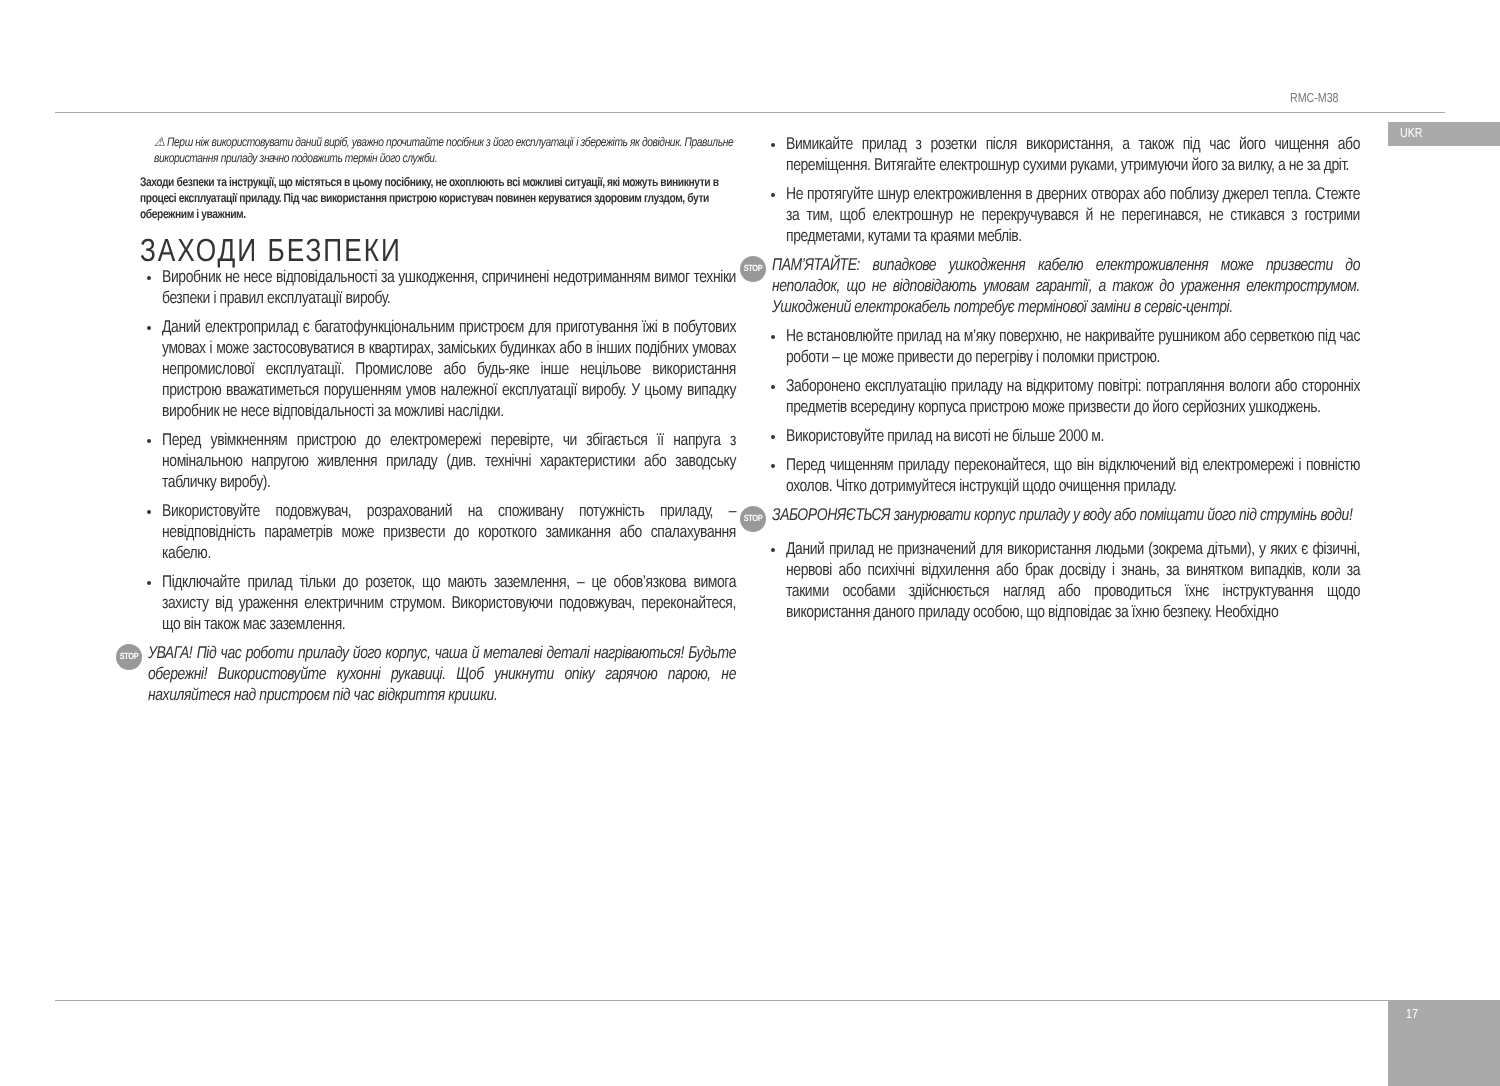RMC-M38
UKR
⚠ Перш ніж використовувати даний виріб, уважно прочитайте посібник з його експлуатації і збережіть як довідник. Правильне використання приладу значно подовжить термін його служби.
Заходи безпеки та інструкції, що містяться в цьому посібнику, не охоплюють всі можливі ситуації, які можуть виникнути в процесі експлуатації приладу. Під час використання пристрою користувач повинен керуватися здоровим глуздом, бути обережним і уважним.
ЗАХОДИ БЕЗПЕКИ
Виробник не несе відповідальності за ушкодження, спричинені недотриманням вимог техніки безпеки і правил експлуатації виробу.
Даний електроприлад є багатофункціональним пристроєм для приготування їжі в побутових умовах і може застосовуватися в квартирах, заміських будинках або в інших подібних умовах непромислової експлуатації. Промислове або будь-яке інше нецільове використання пристрою вважатиметься порушенням умов належної експлуатації виробу. У цьому випадку виробник не несе відповідальності за можливі наслідки.
Перед увімкненням пристрою до електромережі перевірте, чи збігається її напруга з номінальною напругою живлення приладу (див. технічні характеристики або заводську табличку виробу).
Використовуйте подовжувач, розрахований на споживану потужність приладу, – невідповідність параметрів може призвести до короткого замикання або спалахування кабелю.
Підключайте прилад тільки до розеток, що мають заземлення, – це обов’язкова вимога захисту від ураження електричним струмом. Використовуючи подовжувач, переконайтеся, що він також має заземлення.
STOP УВАГА! Під час роботи приладу його корпус, чаша й металеві деталі нагріваються! Будьте обережні! Використовуйте кухонні рукавиці. Щоб уникнути опіку гарячою парою, не нахиляйтеся над пристроєм під час відкриття кришки.
Вимикайте прилад з розетки після використання, а також під час його чищення або переміщення. Витягайте електрошнур сухими руками, утримуючи його за вилку, а не за дріт.
Не протягуйте шнур електроживлення в дверних отворах або поблизу джерел тепла. Стежте за тим, щоб електрошнур не перекручувався й не перегинався, не стикався з гострими предметами, кутами та краями меблів.
STOP ПАМ’ЯТАЙТЕ: випадкове ушкодження кабелю електроживлення може призвести до неполадок, що не відповідають умовам гарантії, а також до ураження електрострумом. Ушкоджений електрокабель потребує термінової заміни в сервіс-центрі.
Не встановлюйте прилад на м’яку поверхню, не накривайте рушником або серветкою під час роботи – це може привести до перегріву і поломки пристрою.
Заборонено експлуатацію приладу на відкритому повітрі: потрапляння вологи або сторонніх предметів всередину корпуса пристрою може призвести до його серйозних ушкоджень.
Використовуйте прилад на висоті не більше 2000 м.
Перед чищенням приладу переконайтеся, що він відключений від електромережі і повністю охолов. Чітко дотримуйтеся інструкцій щодо очищення приладу.
STOP ЗАБОРОНЯЄТЬСЯ занурювати корпус приладу у воду або поміщати його під струмінь води!
Даний прилад не призначений для використання людьми (зокрема дітьми), у яких є фізичні, нервові або психічні відхилення або брак досвіду і знань, за винятком випадків, коли за такими особами здійснюється нагляд або проводиться їхнє інструктування щодо використання даного приладу особою, що відповідає за їхню безпеку. Необхідно
17